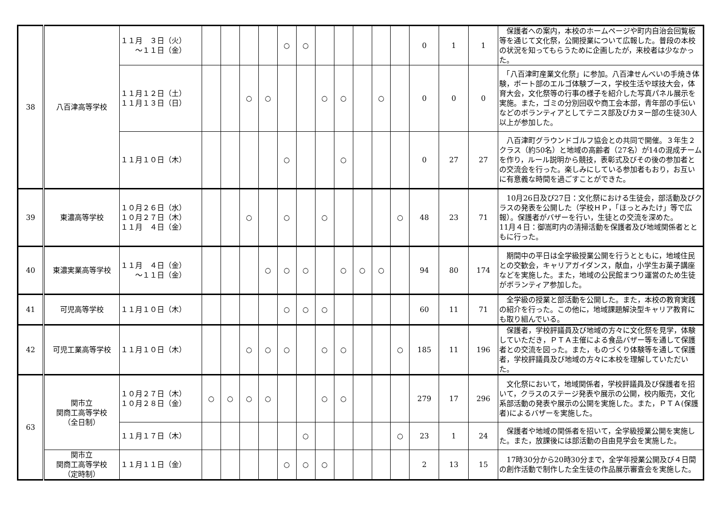| 38 | 八百津高等学校 | １１月 ３日（火） ～１１日（金） | | | | | ○ | ○ | | | | | | 0 | 1 | 1 | 保護者への案内，本校のホームページや町内自治会回覧板等を通じて文化祭，公開授業について広報した。普段の本校の状況を知ってもらうために企画したが，来校者は少なかった。 |
| | | １１月１２日（土） １１月１３日（日） | | | ○ | ○ | | | ○ | ○ | | ○ | | 0 | 0 | 0 | 「八百津町産業文化祭」に参加。八百津せんべいの手焼き体験，ボート部のエルゴ体験ブース，学校生活や球技大会，体育大会，文化祭等の行事の様子を紹介した写真パネル展示を実施。また，ゴミの分別回収や商工会本部，青年部の手伝いなどのボランティアとしてテニス部及びカヌー部の生徒30人以上が参加した。 |
| | | １１月１０日（木） | | | | | ○ | | | ○ | | | | 0 | 27 | 27 | 八百津町グラウンドゴルフ協会との共同で開催。３年生２クラス（約50名）と地域の高齢者（27名）が14の混成チームを作り，ルール説明から競技，表彰式及びその後の参加者との交流会を行った。楽しみにしている参加者もおり，お互いに有意義な時間を過ごすことができた。 |
| 39 | 東濃高等学校 | １０月２６日（水） １０月２７日（木） １１月 ４日（金） | | | ○ | | ○ | | ○ | | | | ○ | 48 | 23 | 71 | 10月26日及び27日：文化祭における生徒会，部活動及びクラスの発表を公開した（学校ＨＰ，「ほっとみたけ」等で広報）。保護者がバザーを行い，生徒との交流を深めた。 11月４日：御嵩町内の清掃活動を保護者及び地域関係者とともに行った。 |
| 40 | 東濃実業高等学校 | １１月 ４日（金） ～１１日（金） | | | | ○ | ○ | ○ | | ○ | ○ | ○ | | 94 | 80 | 174 | 期間中の平日は全学級授業公開を行うとともに，地域住民との交歓会，キャリアガイダンス，献血，小学生お菓子講座などを実施した。また，地域の公民館まつり運営のため生徒がボランティア参加した。 |
| 41 | 可児高等学校 | １１月１０日（木） | | | | | ○ | ○ | ○ | | | | | 60 | 11 | 71 | 全学級の授業と部活動を公開した。また，本校の教育実践の紹介を行った。この他に，地域課題解決型キャリア教育にも取り組んでいる。 |
| 42 | 可児工業高等学校 | １１月１０日（木） | | | ○ | ○ | ○ | | ○ | ○ | | | ○ | 185 | 11 | 196 | 保護者，学校評議員及び地域の方々に文化祭を見学，体験していただき，ＰＴＡ主催による食品バザー等を通して保護者との交流を図った。また，ものづくり体験等を通して保護者，学校評議員及び地域の方々に本校を理解していただいた。 |
| 63 | 関市立 関商工高等学校 （全日制） | １０月２７日（木） １０月２８日（金） | ○ | ○ | ○ | ○ | | | ○ | ○ | | | | 279 | 17 | 296 | 文化祭において，地域関係者，学校評議員及び保護者を招いて，クラスのステージ発表や展示の公開，校内販売，文化系部活動の発表や展示の公開を実施した。また，ＰＴＡ(保護者)によるバザーを実施した。 |
| | | １１月１７日（木） | | | | | | ○ | | | | | ○ | 23 | 1 | 24 | 保護者や地域の関係者を招いて，全学級授業公開を実施した。また，放課後には部活動の自由見学会を実施した。 |
| | 関市立 関商工高等学校 （定時制） | １１月１１日（金） | | | | | ○ | ○ | ○ | | | | | 2 | 13 | 15 | 17時30分から20時30分まで，全学年授業公開及び４日間の創作活動で制作した全生徒の作品展示審査会を実施した。 |